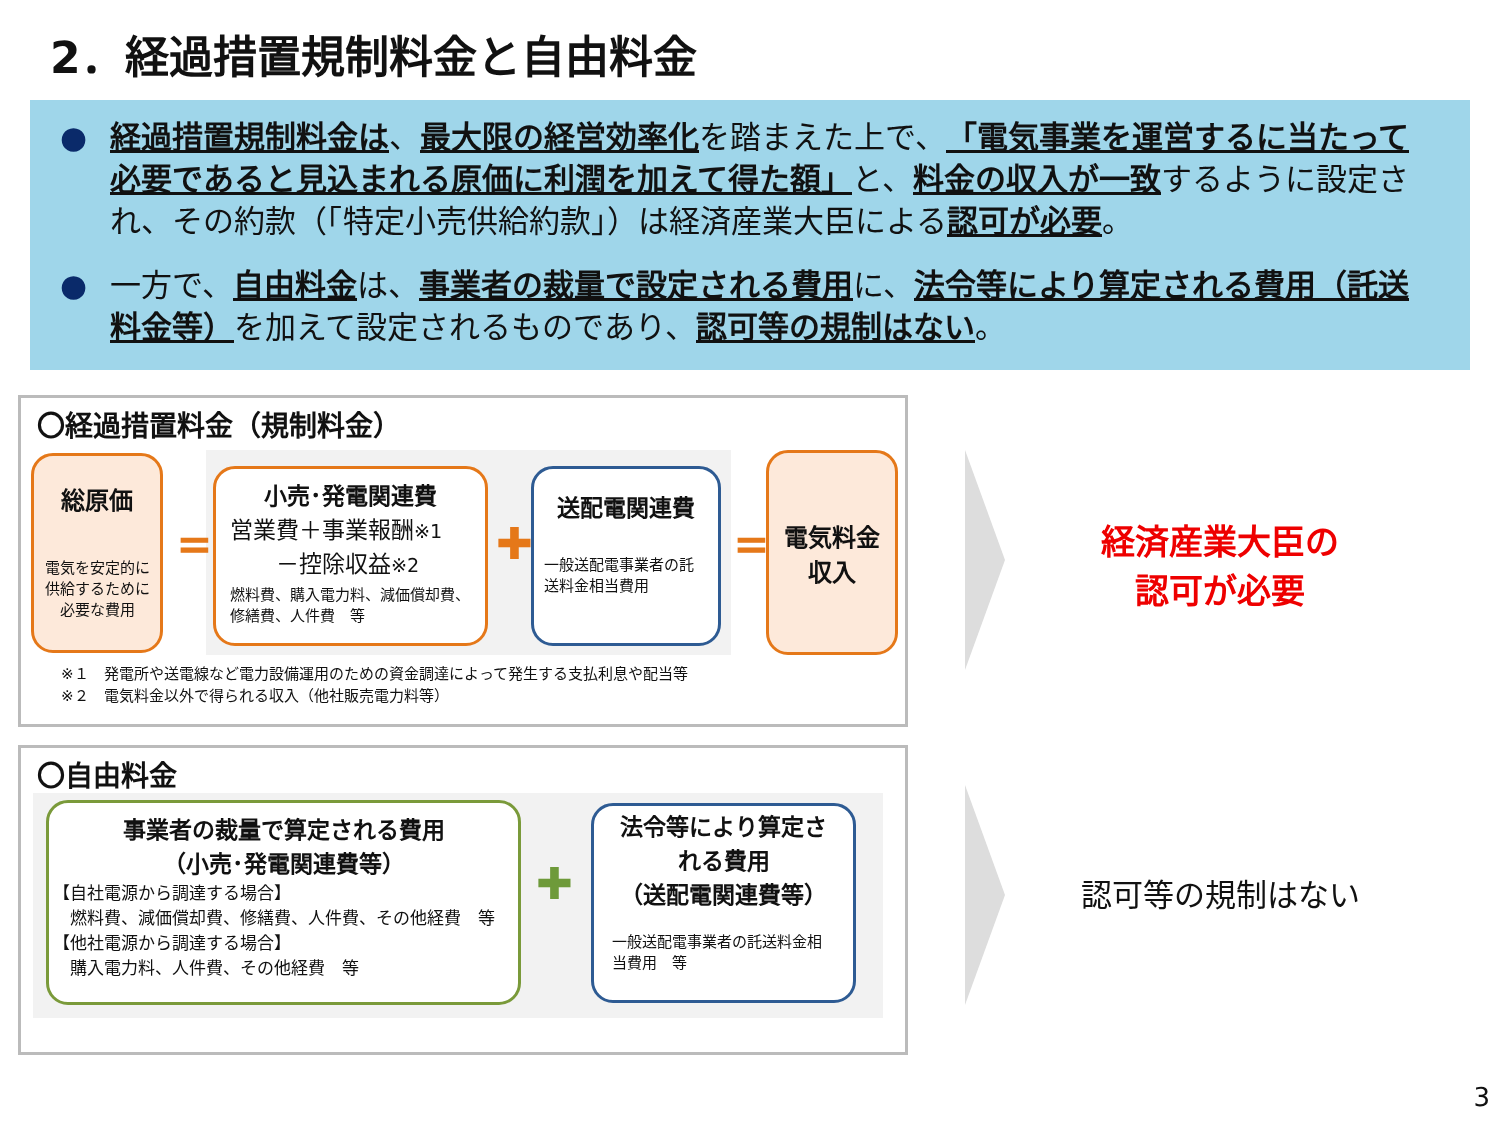2．経過措置規制料金と自由料金
● 経過措置規制料金は、最大限の経営効率化を踏まえた上で、「電気事業を運営するに当たって必要であると見込まれる原価に利潤を加えて得た額」と、料金の収入が一致するように設定され、その約款（「特定小売供給約款」）は経済産業大臣による認可が必要。
● 一方で、自由料金は、事業者の裁量で設定される費用に、法令等により算定される費用（託送料金等）を加えて設定されるものであり、認可等の規制はない。
〇経過措置料金（規制料金）
総原価
電気を安定的に
供給するために
必要な費用
=
小売･発電関連費
営業費＋事業報酬※1
　　－控除収益※2
燃料費、購入電力料、減価償却費、修繕費、人件費　等
✚
送配電関連費
一般送配電事業者の託送料金相当費用
=
電気料金
収入
※１　発電所や送電線など電力設備運用のための資金調達によって発生する支払利息や配当等
※２　電気料金以外で得られる収入（他社販売電力料等）
〇自由料金
事業者の裁量で算定される費用
（小売･発電関連費等）
【自社電源から調達する場合】
　燃料費、減価償却費、修繕費、人件費、その他経費　等
【他社電源から調達する場合】
　購入電力料、人件費、その他経費　等
✚
法令等により算定される費用
（送配電関連費等）
一般送配電事業者の託送料金相当費用　等
経済産業大臣の
認可が必要
認可等の規制はない
3